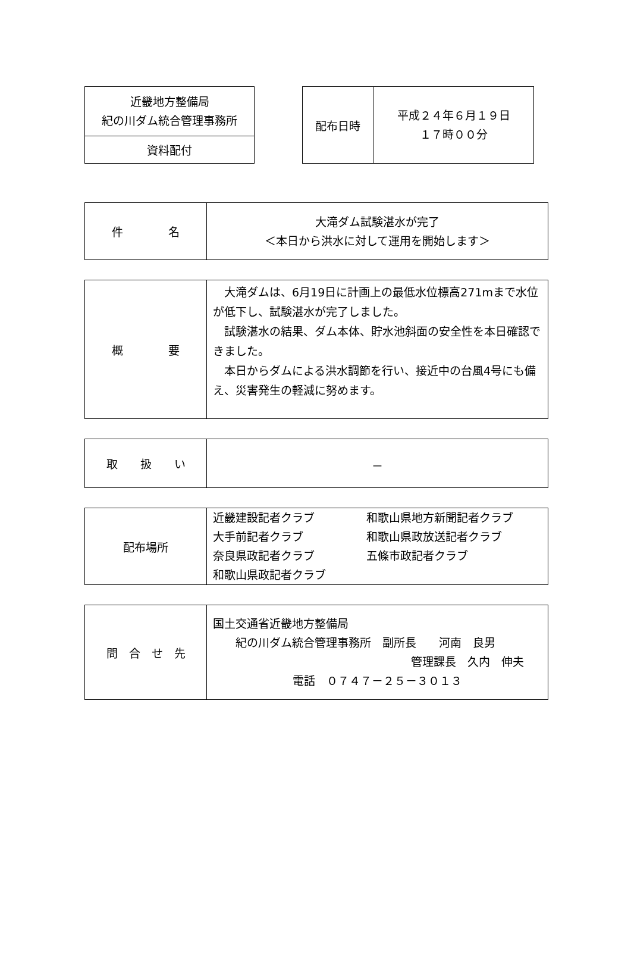| 近畿地方整備局 紀の川ダム統合管理事務所 |
| 資料配付 |
| 配布日時 | 平成２４年６月１９日 １７時００分 |
| 件 名 | 大滝ダム試験湛水が完了 ＜本日から洪水に対して運用を開始します＞ |
| 概 要 | 大滝ダムは、6月19日に計画上の最低水位標高271mまで水位が低下し、試験湛水が完了しました。 試験湛水の結果、ダム本体、貯水池斜面の安全性を本日確認できました。 本日からダムによる洪水調節を行い、接近中の台風4号にも備え、災害発生の軽減に努めます。 |
| 取 扱 い | － |
| 配布場所 | 近畿建設記者クラブ 和歌山県地方新聞記者クラブ 大手前記者クラブ 和歌山県政放送記者クラブ 奈良県政記者クラブ 五條市政記者クラブ 和歌山県政記者クラブ |
| 問 合 せ 先 | 国土交通省近畿地方整備局 紀の川ダム統合管理事務所 副所長 河南 良男 管理課長 久内 伸夫 電話 ０７４７－２５－３０１３ |